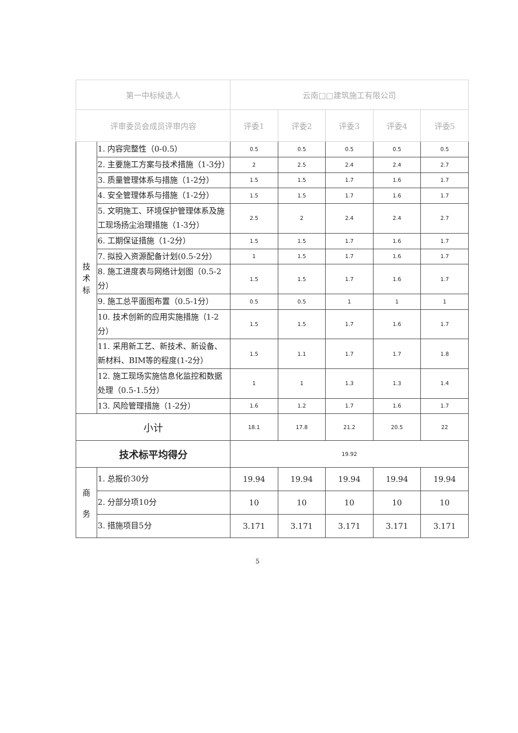| 第一中标候选人 | | 云南□□建筑施工有限公司 | | | | |
| --- | --- | --- | --- | --- | --- | --- |
| 评审委员会成员评审内容 | | 评委1 | 评委2 | 评委3 | 评委4 | 评委5 |
| 技 术 标 | 1. 内容完整性（0-0.5） | 0.5 | 0.5 | 0.5 | 0.5 | 0.5 |
| | 2. 主要施工方案与技术措施（1-3分） | 2 | 2.5 | 2.4 | 2.4 | 2.7 |
| | 3. 质量管理体系与措施（1-2分） | 1.5 | 1.5 | 1.7 | 1.6 | 1.7 |
| | 4. 安全管理体系与措施（1-2分） | 1.5 | 1.5 | 1.7 | 1.6 | 1.7 |
| | 5. 文明施工、环境保护管理体系及施工现场扬尘治理措施（1-3分） | 2.5 | 2 | 2.4 | 2.4 | 2.7 |
| | 6. 工期保证措施（1-2分） | 1.5 | 1.5 | 1.7 | 1.6 | 1.7 |
| | 7. 拟投入资源配备计划(0.5-2分） | 1 | 1.5 | 1.7 | 1.6 | 1.7 |
| | 8. 施工进度表与网络计划图（0.5-2分） | 1.5 | 1.5 | 1.7 | 1.6 | 1.7 |
| | 9. 施工总平面图布置（0.5-1分） | 0.5 | 0.5 | 1 | 1 | 1 |
| | 10. 技术创新的应用实施措施（1-2分） | 1.5 | 1.5 | 1.7 | 1.6 | 1.7 |
| | 11. 采用新工艺、新技术、新设备、新材料、BIM等的程度(1-2分） | 1.5 | 1.1 | 1.7 | 1.7 | 1.8 |
| | 12. 施工现场实施信息化监控和数据处理（0.5-1.5分） | 1 | 1 | 1.3 | 1.3 | 1.4 |
| | 13. 风险管理措施（1-2分） | 1.6 | 1.2 | 1.7 | 1.6 | 1.7 |
| 小计 | | 18.1 | 17.8 | 21.2 | 20.5 | 22 |
| 技术标平均得分 | | 19.92 | | | | |
| 商 务 | 1. 总报价30分 | 19.94 | 19.94 | 19.94 | 19.94 | 19.94 |
| | 2. 分部分项10分 | 10 | 10 | 10 | 10 | 10 |
| | 3. 措施项目5分 | 3.171 | 3.171 | 3.171 | 3.171 | 3.171 |
5